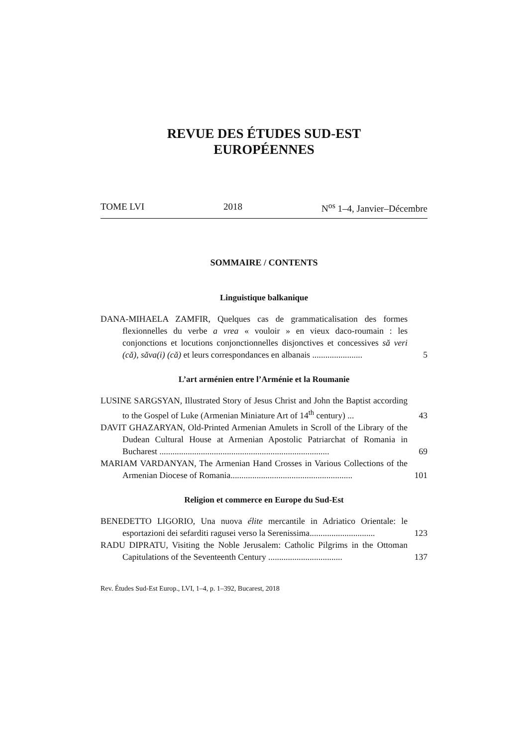REVUE DES ÉTUDES SUD-EST
EUROPÉENNES
TOME LVI 2018 N<sup>os</sup> 1–4, Janvier–Décembre
SOMMAIRE / CONTENTS
Linguistique balkanique
DANA-MIHAELA ZAMFIR, Quelques cas de grammaticalisation des formes flexionnelles du verbe a vrea « vouloir » en vieux daco-roumain : les conjonctions et locutions conjonctionnelles disjonctives et concessives să veri (că), săva(i) (că) et leurs correspondances en albanais .......................
5
L’art arménien entre l’Arménie et la Roumanie
LUSINE SARGSYAN, Illustrated Story of Jesus Christ and John the Baptist according to the Gospel of Luke (Armenian Miniature Art of 14<sup>th</sup> century) ...
43
DAVIT GHAZARYAN, Old-Printed Armenian Amulets in Scroll of the Library of the Dudean Cultural House at Armenian Apostolic Patriarchat of Romania in Bucharest ..............................................................................
69
MARIAM VARDANYAN, The Armenian Hand Crosses in Various Collections of the Armenian Diocese of Romania........................................................
101
Religion et commerce en Europe du Sud-Est
BENEDETTO LIGORIO, Una nuova élite mercantile in Adriatico Orientale: le esportazioni dei sefarditi ragusei verso la Serenissima..............................
123
RADU DIPRATU, Visiting the Noble Jerusalem: Catholic Pilgrims in the Ottoman Capitulations of the Seventeenth Century ..................................
137
Rev. Études Sud-Est Europ., LVI, 1–4, p. 1–392, Bucarest, 2018